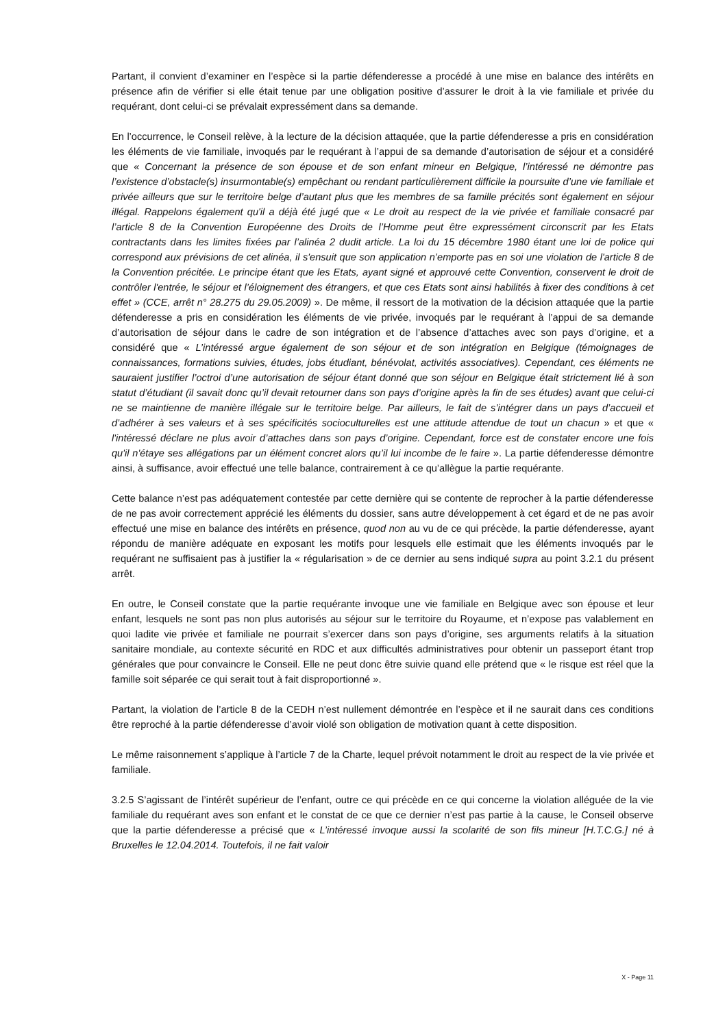Partant, il convient d’examiner en l’espèce si la partie défenderesse a procédé à une mise en balance des intérêts en présence afin de vérifier si elle était tenue par une obligation positive d’assurer le droit à la vie familiale et privée du requérant, dont celui-ci se prévalait expressément dans sa demande.
En l’occurrence, le Conseil relève, à la lecture de la décision attaquée, que la partie défenderesse a pris en considération les éléments de vie familiale, invoqués par le requérant à l’appui de sa demande d’autorisation de séjour et a considéré que « Concernant la présence de son épouse et de son enfant mineur en Belgique, l’intéressé ne démontre pas l’existence d’obstacle(s) insurmontable(s) empêchant ou rendant particulièrement difficile la poursuite d’une vie familiale et privée ailleurs que sur le territoire belge d’autant plus que les membres de sa famille précités sont également en séjour illégal. Rappelons également qu'il a déjà été jugé que « Le droit au respect de la vie privée et familiale consacré par l’article 8 de la Convention Européenne des Droits de l’Homme peut être expressément circonscrit par les Etats contractants dans les limites fixées par l’alinéa 2 dudit article. La loi du 15 décembre 1980 étant une loi de police qui correspond aux prévisions de cet alinéa, il s'ensuit que son application n’emporte pas en soi une violation de l'article 8 de la Convention précitée. Le principe étant que les Etats, ayant signé et approuvé cette Convention, conservent le droit de contrôler l'entrée, le séjour et l’éloignement des étrangers, et que ces Etats sont ainsi habilités à fixer des conditions à cet effet » (CCE, arrêt n° 28.275 du 29.05.2009) ». De même, il ressort de la motivation de la décision attaquée que la partie défenderesse a pris en considération les éléments de vie privée, invoqués par le requérant à l’appui de sa demande d’autorisation de séjour dans le cadre de son intégration et de l’absence d’attaches avec son pays d’origine, et a considéré que « L’intéressé argue également de son séjour et de son intégration en Belgique (témoignages de connaissances, formations suivies, études, jobs étudiant, bénévolat, activités associatives). Cependant, ces éléments ne sauraient justifier l’octroi d’une autorisation de séjour étant donné que son séjour en Belgique était strictement lié à son statut d’étudiant (il savait donc qu’il devait retourner dans son pays d’origine après la fin de ses études) avant que celui-ci ne se maintienne de manière illégale sur le territoire belge. Par ailleurs, le fait de s’intégrer dans un pays d’accueil et d’adhérer à ses valeurs et à ses spécificités socioculturelles est une attitude attendue de tout un chacun » et que « l'intéressé déclare ne plus avoir d’attaches dans son pays d’origine. Cependant, force est de constater encore une fois qu'il n'étaye ses allégations par un élément concret alors qu’il lui incombe de le faire ». La partie défenderesse démontre ainsi, à suffisance, avoir effectué une telle balance, contrairement à ce qu’allègue la partie requérante.
Cette balance n’est pas adéquatement contestée par cette dernière qui se contente de reprocher à la partie défenderesse de ne pas avoir correctement apprécié les éléments du dossier, sans autre développement à cet égard et de ne pas avoir effectué une mise en balance des intérêts en présence, quod non au vu de ce qui précède, la partie défenderesse, ayant répondu de manière adéquate en exposant les motifs pour lesquels elle estimait que les éléments invoqués par le requérant ne suffisaient pas à justifier la « régularisation » de ce dernier au sens indiqué supra au point 3.2.1 du présent arrêt.
En outre, le Conseil constate que la partie requérante invoque une vie familiale en Belgique avec son épouse et leur enfant, lesquels ne sont pas non plus autorisés au séjour sur le territoire du Royaume, et n’expose pas valablement en quoi ladite vie privée et familiale ne pourrait s’exercer dans son pays d’origine, ses arguments relatifs à la situation sanitaire mondiale, au contexte sécurité en RDC et aux difficultés administratives pour obtenir un passeport étant trop générales que pour convaincre le Conseil. Elle ne peut donc être suivie quand elle prétend que « le risque est réel que la famille soit séparée ce qui serait tout à fait disproportionné ».
Partant, la violation de l’article 8 de la CEDH n’est nullement démontrée en l’espèce et il ne saurait dans ces conditions être reproché à la partie défenderesse d’avoir violé son obligation de motivation quant à cette disposition.
Le même raisonnement s’applique à l’article 7 de la Charte, lequel prévoit notamment le droit au respect de la vie privée et familiale.
3.2.5 S’agissant de l’intérêt supérieur de l’enfant, outre ce qui précède en ce qui concerne la violation alléguée de la vie familiale du requérant aves son enfant et le constat de ce que ce dernier n’est pas partie à la cause, le Conseil observe que la partie défenderesse a précisé que « L’intéressé invoque aussi la scolarité de son fils mineur [H.T.C.G.] né à Bruxelles le 12.04.2014. Toutefois, il ne fait valoir
X - Page 11